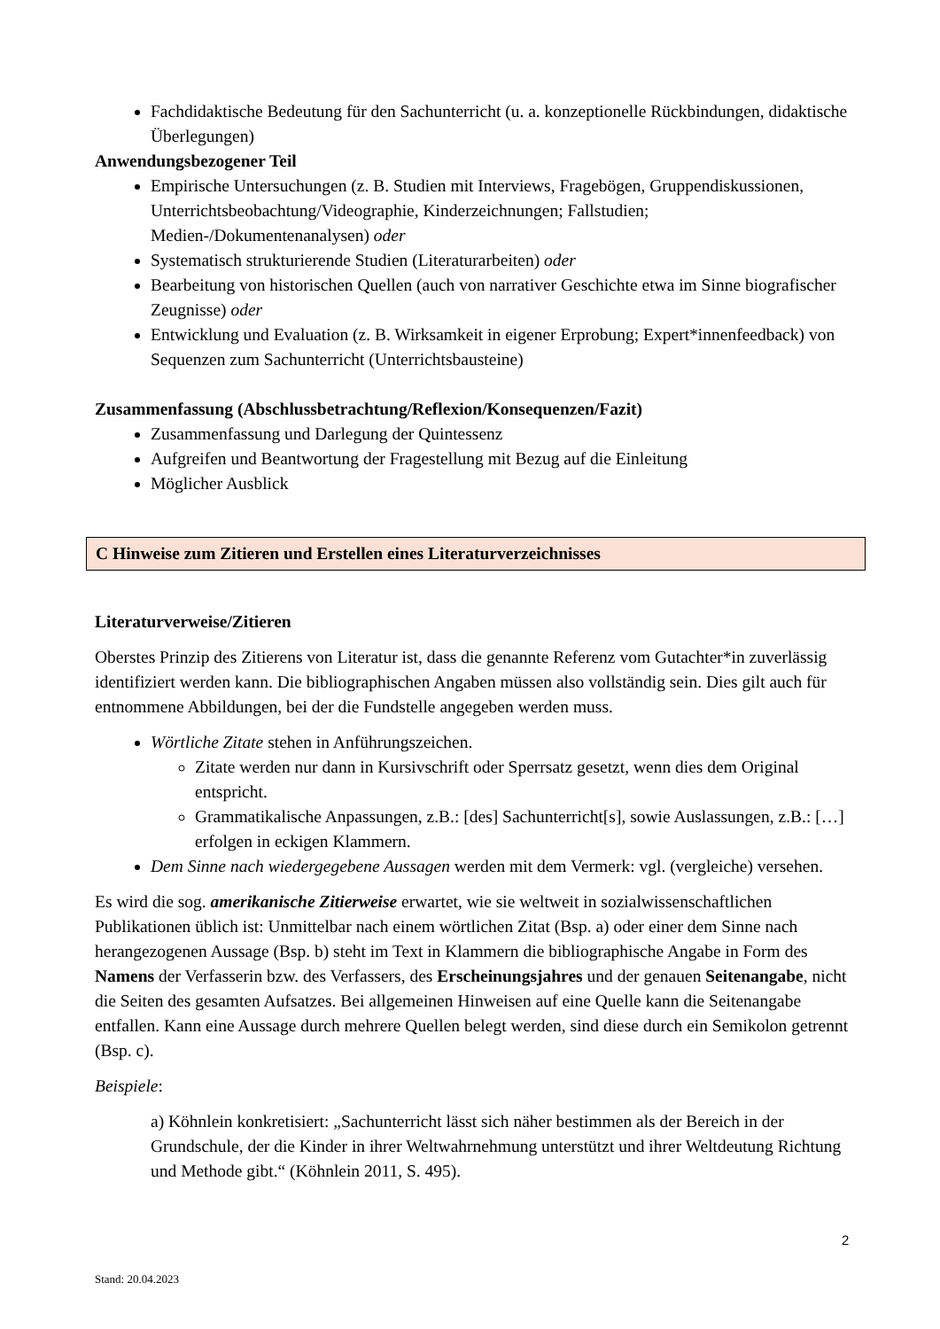Fachdidaktische Bedeutung für den Sachunterricht (u. a. konzeptionelle Rückbindungen, didaktische Überlegungen)
Anwendungsbezogener Teil
Empirische Untersuchungen (z. B. Studien mit Interviews, Fragebögen, Gruppendiskussionen, Unterrichtsbeobachtung/Videographie, Kinderzeichnungen; Fallstudien; Medien-/Dokumentenanalysen) oder
Systematisch strukturierende Studien (Literaturarbeiten) oder
Bearbeitung von historischen Quellen (auch von narrativer Geschichte etwa im Sinne biografischer Zeugnisse) oder
Entwicklung und Evaluation (z. B. Wirksamkeit in eigener Erprobung; Expert*innenfeedback) von Sequenzen zum Sachunterricht (Unterrichtsbausteine)
Zusammenfassung (Abschlussbetrachtung/Reflexion/Konsequenzen/Fazit)
Zusammenfassung und Darlegung der Quintessenz
Aufgreifen und Beantwortung der Fragestellung mit Bezug auf die Einleitung
Möglicher Ausblick
C Hinweise zum Zitieren und Erstellen eines Literaturverzeichnisses
Literaturverweise/Zitieren
Oberstes Prinzip des Zitierens von Literatur ist, dass die genannte Referenz vom Gutachter*in zuverlässig identifiziert werden kann. Die bibliographischen Angaben müssen also vollständig sein. Dies gilt auch für entnommene Abbildungen, bei der die Fundstelle angegeben werden muss.
Wörtliche Zitate stehen in Anführungszeichen.
Zitate werden nur dann in Kursivschrift oder Sperrsatz gesetzt, wenn dies dem Original entspricht.
Grammatikalische Anpassungen, z.B.: [des] Sachunterricht[s], sowie Auslassungen, z.B.: […] erfolgen in eckigen Klammern.
Dem Sinne nach wiedergegebene Aussagen werden mit dem Vermerk: vgl. (vergleiche) versehen.
Es wird die sog. amerikanische Zitierweise erwartet, wie sie weltweit in sozialwissenschaftlichen Publikationen üblich ist: Unmittelbar nach einem wörtlichen Zitat (Bsp. a) oder einer dem Sinne nach herangezogenen Aussage (Bsp. b) steht im Text in Klammern die bibliographische Angabe in Form des Namens der Verfasserin bzw. des Verfassers, des Erscheinungsjahres und der genauen Seitenangabe, nicht die Seiten des gesamten Aufsatzes. Bei allgemeinen Hinweisen auf eine Quelle kann die Seitenangabe entfallen. Kann eine Aussage durch mehrere Quellen belegt werden, sind diese durch ein Semikolon getrennt (Bsp. c).
Beispiele:
a) Köhnlein konkretisiert: „Sachunterricht lässt sich näher bestimmen als der Bereich in der Grundschule, der die Kinder in ihrer Weltwahrnehmung unterstützt und ihrer Weltdeutung Richtung und Methode gibt.“ (Köhnlein 2011, S. 495).
2
Stand: 20.04.2023